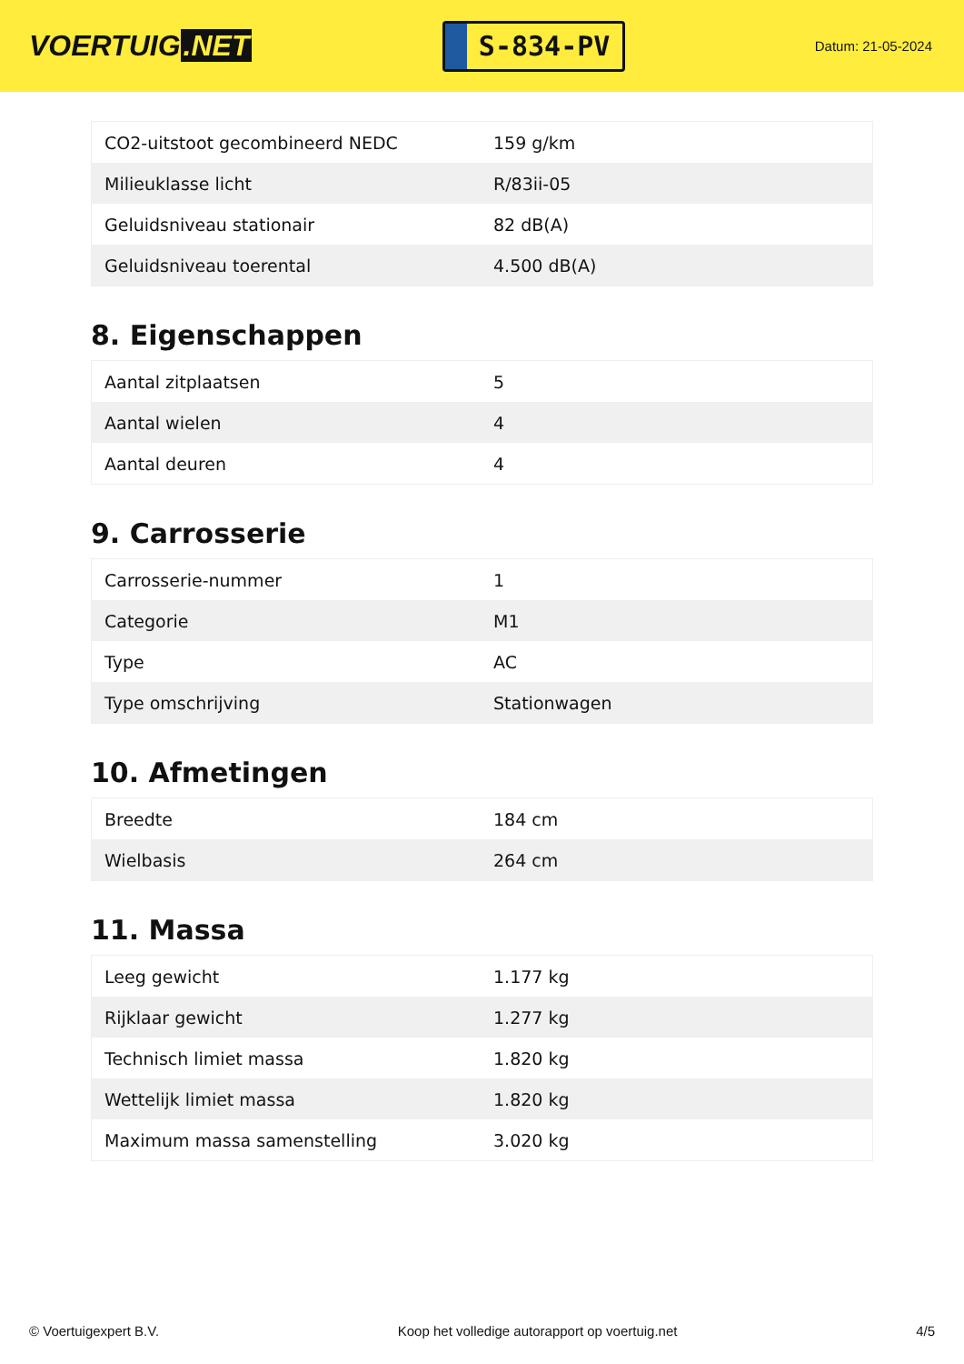VOERTUIG.NET
S-834-PV
Datum: 21-05-2024
| CO2-uitstoot gecombineerd NEDC | 159 g/km |
| Milieuklasse licht | R/83ii-05 |
| Geluidsniveau stationair | 82 dB(A) |
| Geluidsniveau toerental | 4.500 dB(A) |
8. Eigenschappen
| Aantal zitplaatsen | 5 |
| Aantal wielen | 4 |
| Aantal deuren | 4 |
9. Carrosserie
| Carrosserie-nummer | 1 |
| Categorie | M1 |
| Type | AC |
| Type omschrijving | Stationwagen |
10. Afmetingen
| Breedte | 184 cm |
| Wielbasis | 264 cm |
11. Massa
| Leeg gewicht | 1.177 kg |
| Rijklaar gewicht | 1.277 kg |
| Technisch limiet massa | 1.820 kg |
| Wettelijk limiet massa | 1.820 kg |
| Maximum massa samenstelling | 3.020 kg |
© Voertuigexpert B.V. Koop het volledige autorapport op voertuig.net 4/5